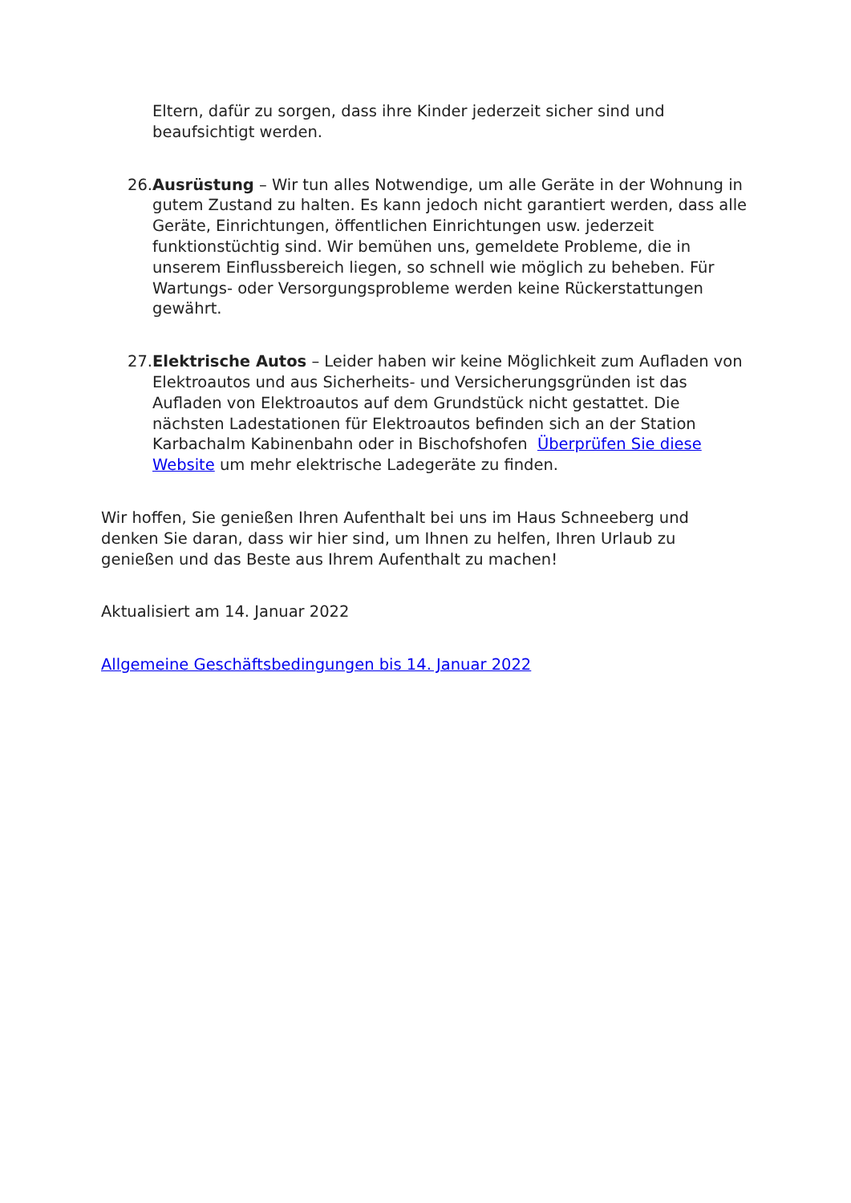Eltern, dafür zu sorgen, dass ihre Kinder jederzeit sicher sind und beaufsichtigt werden.
26. Ausrüstung – Wir tun alles Notwendige, um alle Geräte in der Wohnung in gutem Zustand zu halten. Es kann jedoch nicht garantiert werden, dass alle Geräte, Einrichtungen, öffentlichen Einrichtungen usw. jederzeit funktionstüchtig sind. Wir bemühen uns, gemeldete Probleme, die in unserem Einflussbereich liegen, so schnell wie möglich zu beheben. Für Wartungs- oder Versorgungsprobleme werden keine Rückerstattungen gewährt.
27. Elektrische Autos – Leider haben wir keine Möglichkeit zum Aufladen von Elektroautos und aus Sicherheits- und Versicherungsgründen ist das Aufladen von Elektroautos auf dem Grundstück nicht gestattet. Die nächsten Ladestationen für Elektroautos befinden sich an der Station Karbachalm Kabinenbahn oder in Bischofshofen Überprüfen Sie diese Website um mehr elektrische Ladegeräte zu finden.
Wir hoffen, Sie genießen Ihren Aufenthalt bei uns im Haus Schneeberg und denken Sie daran, dass wir hier sind, um Ihnen zu helfen, Ihren Urlaub zu genießen und das Beste aus Ihrem Aufenthalt zu machen!
Aktualisiert am 14. Januar 2022
Allgemeine Geschäftsbedingungen bis 14. Januar 2022